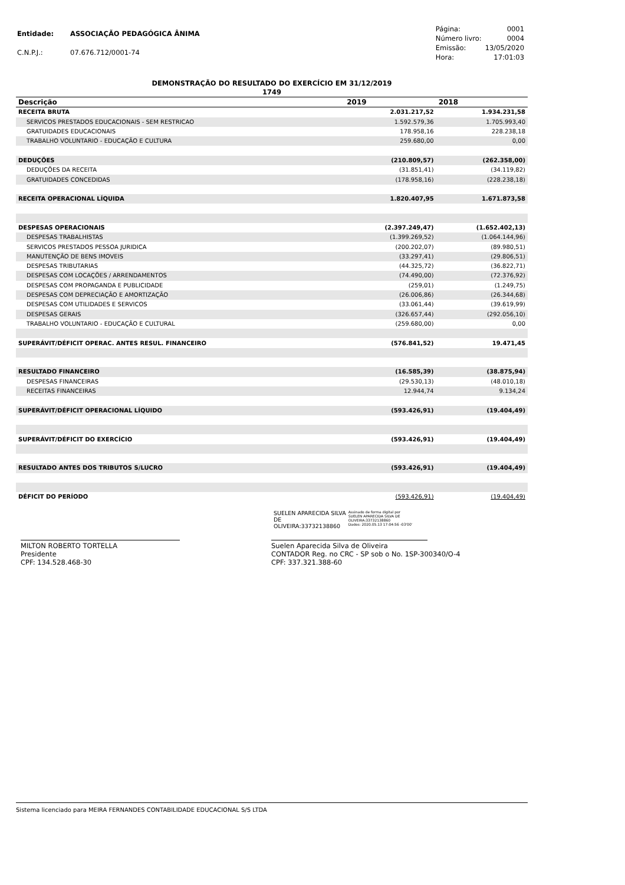| Entidade: | ASSOCIAÇÃO PEDAGÓGICA ÂNIMA |
| C.N.P.J.: | 07.676.712/0001-74 |
| Página: | 0001 |
| Número livro: | 0004 |
| Emissão: | 13/05/2020 |
| Hora: | 17:01:03 |
DEMONSTRAÇÃO DO RESULTADO DO EXERCÍCIO EM 31/12/2019
1749
| Descrição | 2019 | 2018 |
| --- | --- | --- |
| RECEITA BRUTA | 2.031.217,52 | 1.934.231,58 |
| SERVICOS PRESTADOS EDUCACIONAIS - SEM RESTRICAO | 1.592.579,36 | 1.705.993,40 |
| GRATUIDADES EDUCACIONAIS | 178.958,16 | 228.238,18 |
| TRABALHO VOLUNTARIO - EDUCAÇÃO E CULTURA | 259.680,00 | 0,00 |
| DEDUÇÕES | (210.809,57) | (262.358,00) |
| DEDUÇÕES DA RECEITA | (31.851,41) | (34.119,82) |
| GRATUIDADES CONCEDIDAS | (178.958,16) | (228.238,18) |
| RECEITA OPERACIONAL LÍQUIDA | 1.820.407,95 | 1.671.873,58 |
| DESPESAS OPERACIONAIS | (2.397.249,47) | (1.652.402,13) |
| DESPESAS TRABALHISTAS | (1.399.269,52) | (1.064.144,96) |
| SERVICOS PRESTADOS PESSOA JURIDICA | (200.202,07) | (89.980,51) |
| MANUTENÇÃO DE BENS IMOVEIS | (33.297,41) | (29.806,51) |
| DESPESAS TRIBUTARIAS | (44.325,72) | (36.822,71) |
| DESPESAS COM LOCAÇÕES / ARRENDAMENTOS | (74.490,00) | (72.376,92) |
| DESPESAS COM PROPAGANDA E PUBLICIDADE | (259,01) | (1.249,75) |
| DESPESAS COM DEPRECIAÇÃO E AMORTIZAÇÃO | (26.006,86) | (26.344,68) |
| DESPESAS COM UTILIDADES E SERVICOS | (33.061,44) | (39.619,99) |
| DESPESAS GERAIS | (326.657,44) | (292.056,10) |
| TRABALHO VOLUNTARIO - EDUCAÇÃO E CULTURAL | (259.680,00) | 0,00 |
| SUPERÁVIT/DÉFICIT OPERAC. ANTES RESUL. FINANCEIRO | (576.841,52) | 19.471,45 |
| RESULTADO FINANCEIRO | (16.585,39) | (38.875,94) |
| DESPESAS FINANCEIRAS | (29.530,13) | (48.010,18) |
| RECEITAS FINANCEIRAS | 12.944,74 | 9.134,24 |
| SUPERÁVIT/DÉFICIT OPERACIONAL LÍQUIDO | (593.426,91) | (19.404,49) |
| SUPERÁVIT/DÉFICIT DO EXERCÍCIO | (593.426,91) | (19.404,49) |
| RESULTADO ANTES DOS TRIBUTOS S/LUCRO | (593.426,91) | (19.404,49) |
| DÉFICIT DO PERÍODO | (593.426,91) | (19.404,49) |
SUELEN APARECIDA SILVA
DE
OLIVEIRA:33732138860
Assinado de forma digital por
SUELEN APARECIDA SILVA DE
OLIVEIRA:33732138860
Dados: 2020.05.13 17:04:56 -03'00'
MILTON ROBERTO TORTELLA
Presidente
CPF: 134.528.468-30
Suelen Aparecida Silva de Oliveira
CONTADOR Reg. no CRC - SP sob o No. 1SP-300340/O-4
CPF: 337.321.388-60
Sistema licenciado para MEIRA FERNANDES CONTABILIDADE EDUCACIONAL S/S LTDA